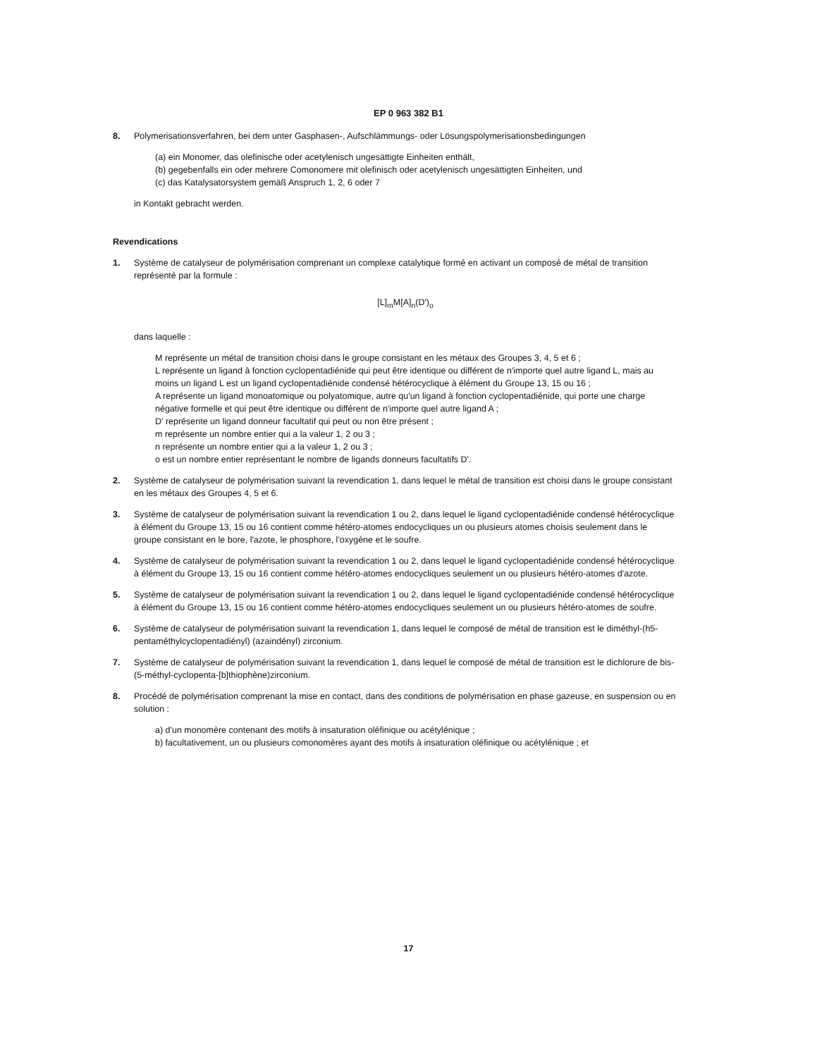EP 0 963 382 B1
8. Polymerisationsverfahren, bei dem unter Gasphasen-, Aufschlämmungs- oder Lösungspolymerisationsbedingungen
(a) ein Monomer, das olefinische oder acetylenisch ungesättigte Einheiten enthält,
(b) gegebenfalls ein oder mehrere Comonomere mit olefinisch oder acetylenisch ungesättigten Einheiten, und
(c) das Katalysatorsystem gemäß Anspruch 1, 2, 6 oder 7
in Kontakt gebracht werden.
Revendications
1. Système de catalyseur de polymérisation comprenant un complexe catalytique formé en activant un composé de métal de transition représenté par la formule :
[L]<sub>m</sub>M[A]<sub>n</sub>(D')<sub>o</sub>
dans laquelle :
M représente un métal de transition choisi dans le groupe consistant en les métaux des Groupes 3, 4, 5 et 6 ;
L représente un ligand à fonction cyclopentadiénide qui peut être identique ou différent de n'importe quel autre ligand L, mais au moins un ligand L est un ligand cyclopentadiénide condensé hétérocyclique à élément du Groupe 13, 15 ou 16 ;
A représente un ligand monoatomique ou polyatomique, autre qu'un ligand à fonction cyclopentadiénide, qui porte une charge négative formelle et qui peut être identique ou différent de n'importe quel autre ligand A ;
D' représente un ligand donneur facultatif qui peut ou non être présent ;
m représente un nombre entier qui a la valeur 1, 2 ou 3 ;
n représente un nombre entier qui a la valeur 1, 2 ou 3 ;
o est un nombre entier représentant le nombre de ligands donneurs facultatifs D'.
2. Système de catalyseur de polymérisation suivant la revendication 1, dans lequel le métal de transition est choisi dans le groupe consistant en les métaux des Groupes 4, 5 et 6.
3. Système de catalyseur de polymérisation suivant la revendication 1 ou 2, dans lequel le ligand cyclopentadiénide condensé hétérocyclique à élément du Groupe 13, 15 ou 16 contient comme hétéro-atomes endocycliques un ou plusieurs atomes choisis seulement dans le groupe consistant en le bore, l'azote, le phosphore, l'oxygène et le soufre.
4. Système de catalyseur de polymérisation suivant la revendication 1 ou 2, dans lequel le ligand cyclopentadiénide condensé hétérocyclique à élément du Groupe 13, 15 ou 16 contient comme hétéro-atomes endocycliques seulement un ou plusieurs hétéro-atomes d'azote.
5. Système de catalyseur de polymérisation suivant la revendication 1 ou 2, dans lequel le ligand cyclopentadiénide condensé hétérocyclique à élément du Groupe 13, 15 ou 16 contient comme hétéro-atomes endocycliques seulement un ou plusieurs hétéro-atomes de soufre.
6. Système de catalyseur de polymérisation suivant la revendication 1, dans lequel le composé de métal de transition est le diméthyl-(h5-pentaméthylcyclopentadiényl) (azaindényl) zirconium.
7. Système de catalyseur de polymérisation suivant la revendication 1, dans lequel le composé de métal de transition est le dichlorure de bis-(5-méthyl-cyclopenta-[b]thiophène)zirconium.
8. Procédé de polymérisation comprenant la mise en contact, dans des conditions de polymérisation en phase gazeuse, en suspension ou en solution :
a) d'un monomère contenant des motifs à insaturation oléfinique ou acétylénique ;
b) facultativement, un ou plusieurs comonomères ayant des motifs à insaturation oléfinique ou acétylénique ; et
17